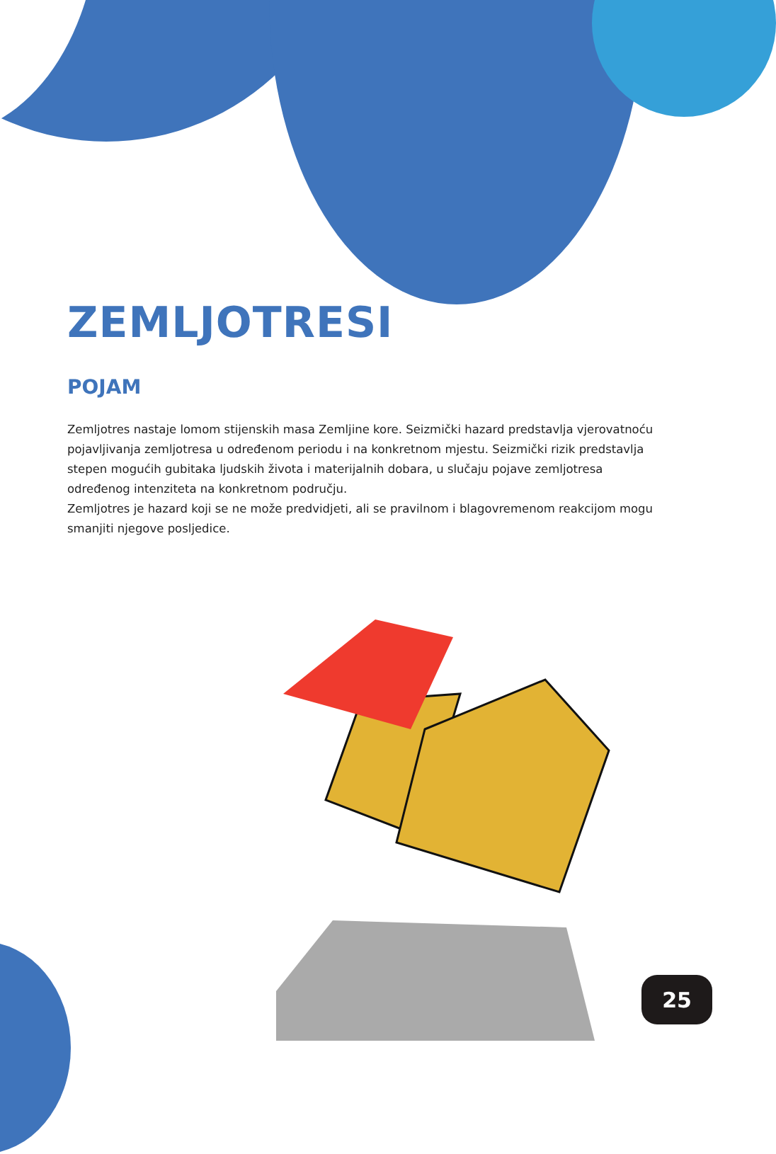ZEMLJOTRESI
POJAM
Zemljotres nastaje lomom stijenskih masa Zemljine kore. Seizmički hazard predstavlja vjerovatnoću pojavljivanja zemljotresa u određenom periodu i na konkretnom mjestu. Seizmički rizik predstavlja stepen mogućih gubitaka ljudskih života i materijalnih dobara, u slučaju pojave zemljotresa određenog intenziteta na konkretnom području.
Zemljotres je hazard koji se ne može predvidjeti, ali se pravilnom i blagovremenom reakcijom mogu smanjiti njegove posljedice.
25